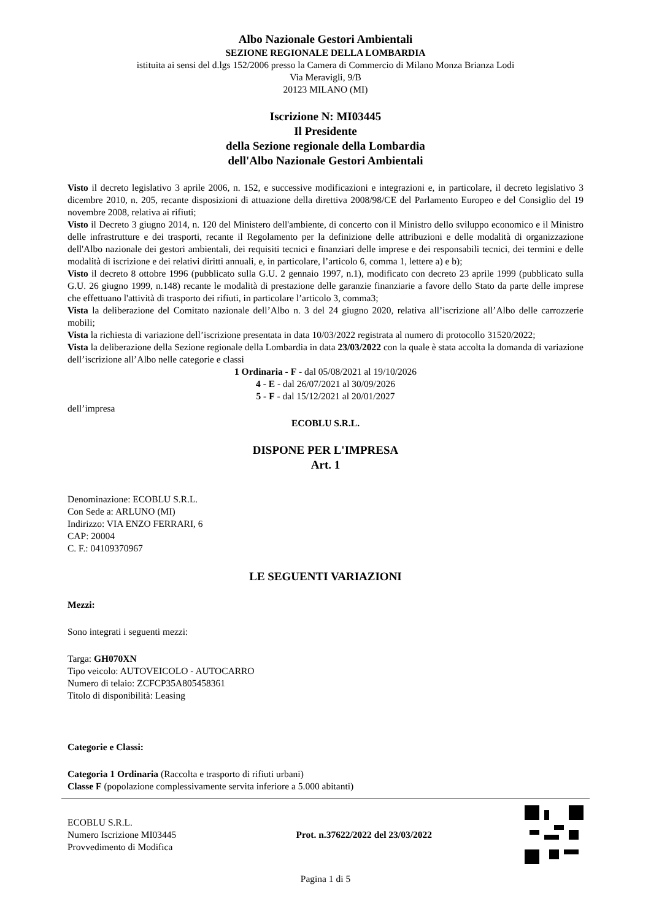Albo Nazionale Gestori Ambientali
SEZIONE REGIONALE DELLA LOMBARDIA
istituita ai sensi del d.lgs 152/2006 presso la Camera di Commercio di Milano Monza Brianza Lodi
Via Meravigli, 9/B
20123 MILANO (MI)
Iscrizione N: MI03445
Il Presidente
della Sezione regionale della Lombardia
dell'Albo Nazionale Gestori Ambientali
Visto il decreto legislativo 3 aprile 2006, n. 152, e successive modificazioni e integrazioni e, in particolare, il decreto legislativo 3 dicembre 2010, n. 205, recante disposizioni di attuazione della direttiva 2008/98/CE del Parlamento Europeo e del Consiglio del 19 novembre 2008, relativa ai rifiuti;
Visto il Decreto 3 giugno 2014, n. 120 del Ministero dell'ambiente, di concerto con il Ministro dello sviluppo economico e il Ministro delle infrastrutture e dei trasporti, recante il Regolamento per la definizione delle attribuzioni e delle modalità di organizzazione dell'Albo nazionale dei gestori ambientali, dei requisiti tecnici e finanziari delle imprese e dei responsabili tecnici, dei termini e delle modalità di iscrizione e dei relativi diritti annuali, e, in particolare, l’articolo 6, comma 1, lettere a) e b);
Visto il decreto 8 ottobre 1996 (pubblicato sulla G.U. 2 gennaio 1997, n.1), modificato con decreto 23 aprile 1999 (pubblicato sulla G.U. 26 giugno 1999, n.148) recante le modalità di prestazione delle garanzie finanziarie a favore dello Stato da parte delle imprese che effettuano l'attività di trasporto dei rifiuti, in particolare l’articolo 3, comma3;
Vista la deliberazione del Comitato nazionale dell’Albo n. 3 del 24 giugno 2020, relativa all’iscrizione all’Albo delle carrozzerie mobili;
Vista la richiesta di variazione dell’iscrizione presentata in data 10/03/2022 registrata al numero di protocollo 31520/2022;
Vista la deliberazione della Sezione regionale della Lombardia in data 23/03/2022 con la quale è stata accolta la domanda di variazione dell’iscrizione all’Albo nelle categorie e classi
1 Ordinaria - F - dal 05/08/2021 al 19/10/2026
4 - E - dal 26/07/2021 al 30/09/2026
5 - F - dal 15/12/2021 al 20/01/2027
dell’impresa
ECOBLU S.R.L.
DISPONE PER L'IMPRESA
Art. 1
Denominazione: ECOBLU S.R.L.
Con Sede a: ARLUNO (MI)
Indirizzo: VIA ENZO FERRARI, 6
CAP: 20004
C. F.: 04109370967
LE SEGUENTI VARIAZIONI
Mezzi:
Sono integrati i seguenti mezzi:
Targa: GH070XN
Tipo veicolo: AUTOVEICOLO - AUTOCARRO
Numero di telaio: ZCFCP35A805458361
Titolo di disponibilità: Leasing
Categorie e Classi:
Categoria 1 Ordinaria (Raccolta e trasporto di rifiuti urbani)
Classe F (popolazione complessivamente servita inferiore a 5.000 abitanti)
ECOBLU S.R.L.
Numero Iscrizione MI03445
Provvedimento di Modifica
Prot. n.37622/2022 del 23/03/2022
Pagina 1 di 5